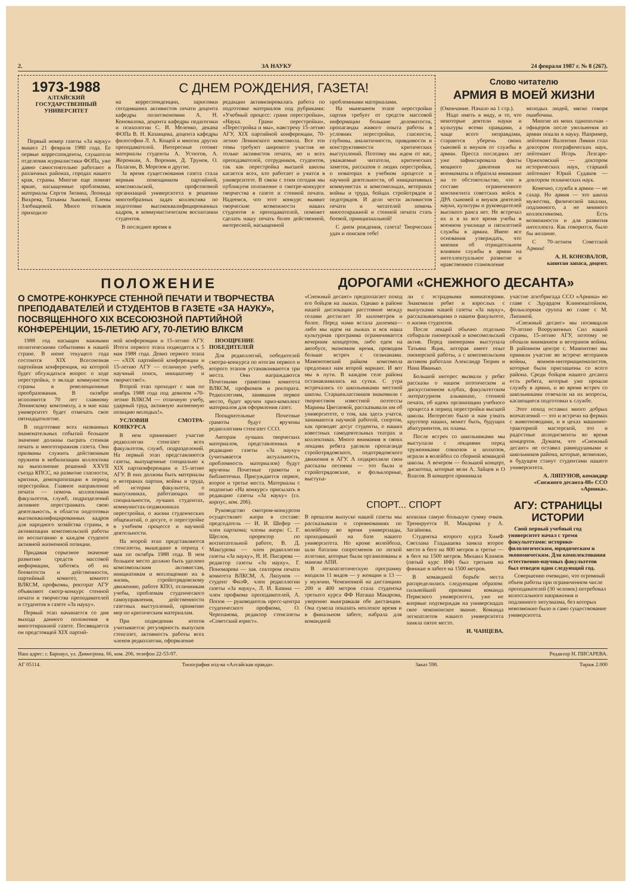2. ЗА НАУКУ 24 февраля 1987 г. № 8 (267).
1973-1988
АЛТАЙСКИЙ ГОСУДАРСТВЕННЫЙ УНИВЕРСИТЕТ
Первый номер газеты «За науку» вышел 21 февраля 1980 года. Ее первые корреспонденты, слушатели отделения журналистики ФОПа, уже давно самостоятельно работают в различных районах, городах нашего края, страны. Многие еще помнят яркие, насыщенные проблемами, материалы Сергея Зюзина, Леонида Вихрева, Татьяны Зыковой, Елены Злобищевой. Много отзывов приходило
С ДНЕМ РОЖДЕНИЯ, ГАЗЕТА!
на корреспонденции, зарисовки сегодняшних активистов печати доцента кафедры политэкономии А. Н. Коновалова, доцента кафедры педагогики и психологии С. И. Меленко, декана ФОПа В. Н. Казанцева, доцента кафедры философии Л. А. Кощей и многих других преподавателей. Интересные готовят материалы студенты А. Устюгов, А. Жеронкин, А. Воронин, Д. Трунов, О. Палагин, В. Морозов и другие.
За время существования газета стала верным помощником партийной, комсомольской, профсоюзной организаций университета в решении многообразных задач коллектива по подготовке высококвалифицированных кадров, в коммунистическом воспитании студентов.
В последнее время в
редакции активизировалась работа по подготовке материалов под рубриками: «Учебный процесс: грани перестройки», «Наука. Грани перестройки», «Перестройка и мы», навстречу 15-летию АГУ, XIX партийной конференции, 70-летию Ленинского комсомола. Все эти темы требуют широкого участия не только активистов печати, но и всех преподавателей, сотрудников, студентов, так как перестройка высшей школы касается всех, кто работает и учится в университете. В связи с этим сегодня мы публикуем положение о смотре-конкурсе творчества в газете и стенной печати. Надеемся, что этот конкурс выявит творческие возможности наших студентов и преподавателей, поможет сделать нашу печать более действенной, интересной, насыщенной
проблемными материалами.
На нынешнем этапе перестройки партия требует от средств массовой информации большие деловитости, пропаганды живого опыта работы в условиях перестройки, гласности, глубины, аналитичности, правдивости и конструктивности критических выступлений. Поэтому мы ждем от вас, уважаемые читатели, критических заметок, рассказов о людях перестройки, о новаторах в учебном процессе и научной деятельности, об инициативных коммунистах и комсомольцах, ветеранах войны и труда, бойцах стройотрядов и педотрядов. И дело чести активистов печати и читателей помочь многотиражной и стенной печати стать боевой, принципиальной!
С днем рождения, газета! Творческих удач и поисков тебе!
Слово читателю
АРМИЯ В МОЕЙ ЖИЗНИ
(Окончание. Начало на 1 стр.).
Надо иметь в виду, и то, что некоторые деятели науки и культуры всеми правдами, а чаще всего неправдами, стараются уберечь своих сыновей и внуков от службы в армии. Пресса последних лет уже зафиксировала факты мощного давления на военкоматы и обратила внимание на то обстоятельство, что в составе ограниченного контингента советских войск в ДРА сыновей и внуков деятелей науки, культуры и руководителей высокого ранга нет. Не встречал их и я за все время учебы в военном училище и пятилетней службы в армии. Имею все основания утверждать, что мнения об отрицательном влиянии службы в армии на интеллектуальное развитие и нравственное становление
молодых людей, мягко говоря ошибочны.
Многие из моих однополчан - офицеров после увольнения из армии пошли в науку. Например, лейтенант Валентин Лямин стал доктором географических наук, лейтенант Игорь Лезгаро-Оржеховский — доктором исторических наук, старший лейтенант Юрий Судаков — доктором технических наук.
Конечно, служба в армии — не сахар. Но армия — это школа мужества, физической закалки, подлинного, а не мнимого коллективизма. Есть возможности и для развития интеллекта. Как говорится, было бы желание.
С 70-летием Советской Армии!
А. Н. КОНОВАЛОВ, капитан запаса, доцент.
ПОЛОЖЕНИЕ
О СМОТРЕ-КОНКУРСЕ СТЕННОЙ ПЕЧАТИ И ТВОРЧЕСТВА ПРЕПОДАВАТЕЛЕЙ И СТУДЕНТОВ В ГАЗЕТЕ «ЗА НАУКУ», ПОСВЯЩЕННОГО XIX ВСЕСОЮЗНОЙ ПАРТИЙНОЙ КОНФЕРЕНЦИИ, 15-ЛЕТИЮ АГУ, 70-ЛЕТИЮ ВЛКСМ
1988 год насыщен важными политическими событиями в нашей стране. В июне текущего года состоится XIX Всесоюзная партийная конференция, на которой будет обсуждаться вопрос о ходе перестройки, о вкладе коммунистов страны в революционные преобразования. В октябре исполнится 70 лет славному Ленинскому комсомолу, а в мае наш университет будет отмечать свое пятнадцатилетие.
В подготовке всех названных знаменательных событий большое значение должны сыграть стенная печать и многотиражная газета. Они призваны служить действенным оружием в мобилизации коллектива на выполнение решений XXVII съезда КПСС, на развитие гласности, критики, демократизации в период перестройки. Главное направление печати — помочь коллективам факультетов, служб, подразделений активнее перестраивать свою деятельность, в области подготовки высококвалифицированных кадров для народного хозяйства страны, в активизации комсомольской работы по воспитанию в каждом студенте активной жизненной позиции.
Придавая серьезное значение развитию средств массовой информации, заботясь об их боевитости и действенности, партийный комитет, комитет ВЛКСМ, профкомы, ректорат АГУ объявляют смотр-конкурс стенной печати и творчества преподавателей и студентов в газете «За науку».
Первый этап начинается со дня выхода данного положения в многотиражной газете. Посвящается он предстоящей XIX партий-
ной конференции и 15-летию АГУ. Итоги первого этапа подводятся к 5 мая 1988 года. Девиз первого этапа — «XIX партийной конференции и 15-летию АГУ — отличную учебу, научный поиск, инициативу и творчество!».
Второй этап проходит с мая по ноябрь 1988 года под девизом «70-летию ВЛКСМ — отличную учебу, ударный труд, активную жизненную позицию молодых!».
УСЛОВИЯ СМОТРА-КОНКУРСА
В нем принимают участие редколлегии стенгазет всех факультетов, служб, подразделений. На первый этап представляются газеты, выпущенные специально к XIX партконференции и 15-летию АГУ. В них должны быть материалы о ветеранах партии, войны и труда, об истории факультета, о выпускниках, работающих по специальности, лучших студентах, коммунистах-подвижниках перестройки, о жизни студенческих общежитий, о досуге, о перестройке в учебном процессе и научной деятельности.
На второй этап представляются стенгазеты, вышедшие в период с мая по октябрь 1988 года. В нем большое место должно быть уделено комсомольским активистам, инициативам и воплощению их в жизнь, стройотрядовскому движению, работе КПО, отличникам учебы, проблемам студенческого самоуправления, действенности газетных выступлений, принятию мер по критическим материалам.
При подведении итогов учитывается: регулярность выпусков стенгазет, активность работы всех членов редколлегии, оформление
ПООЩРЕНИЕ ПОБЕДИТЕЛЕЙ
Для редколлегий, победителей смотра-конкурса по итогам первого и второго этапов устанавливаются три места. Они награждаются Почетными грамотами комитета ВЛКСМ, профкомов и ректората. Редколлегиям, занявшим первое место, будет вручен приз-комплект материалов для оформления газет.
Поощрительные Почетные грамоты будут вручены редколлегиям стенгазет ССО.
Авторам лучших творческих материалов, представленных в редакцию газеты «За науку» (учитывается актуальность, проблемность материалов) будут вручены Почетные грамоты и библиотечки. Присуждается первое, второе и третье места. Материалы с подписью «На конкурс» присылать в редакцию газеты «За науку» (гл. корпус, ком. 206).
Руководство смотром-конкурсом осуществляет жюри в составе: председатель — И. И. Шефер — член парткома; члены жюри: С. Г. Щеглов, проректор по воспитательной работе, В. Д. Максурова — член редколлегии газеты «За науку», Н. И. Писарева — редактор газеты «За науку», Г. Пономарева — зав. сектором печати комитета ВЛКСМ, А. Ляпунов — студент ФилФ, член редколлегии газеты «За науку», Л. И. Базина — член профкома преподавателей, А. Попов — руководитель пресс-центра студенческого профкома, О. Черепанова, редактор стенгазеты «Советский юрист».
ДОРОГАМИ «СНЕЖНОГО ДЕСАНТА»
«Снежный десант» предполагает поход его бойцов на лыжах. Однако в районе нашей дислокации расстояние между селами достигает 30 километров и более. Перед нами встала дилемма—либо мы идем на лыжах и вся наша культурная программа ограничивается вечерним концертом, либо едем на автобусе, экономим время, проводим больше встреч с сельчанами. Мамонтовский райком комсомола предложил нам второй вариант. И вот мы в пути. В каждом селе района останавливались на сутки. С утра встречались со школьниками местной школы. Старшеклассников знакомили с творчеством известной поэтессы Марины Цветаевой, рассказывали им об университете, о том, как здесь учатся, занимаются научной работой, спортом, как проводят досуг студенты, о наших известных самодеятельных театрах и коллективах. Много внимания в своих лекциях ребята уделяли пропаганде стройотрядовского, педотрядовского движения в АГУ. А подкрепляли свои рассказы песнями — это были и стройотрядовские, и фольклорные, выступа-
ли с эстрадными миниатюрами. Знакомили ребят и взрослых с выпусками нашей газеты «За науку», рассказывающими о нашем факультете, о жизни студентов.
После лекций обычно отдельно собирали пионерский и комсомольский актив. Перед пионерами выступала Татьяна Яцик, которая имеет опыт пионерской работы, а с комсомольским активом работали Александр Тюрин и Нана Иванько.
Большой интерес вызвали у ребят рассказы о нашем поэтическом и дискуссионном клубах, факультетском литературном альманахе, стенной печати, об идеях организации учебного процесса в период перестройки высшей школы. Интересно было и нам узнать кругозор наших, может быть, будущих абитуриентов, их планы.
После встреч со школьниками мы выступали с лекциями перед тружениками совхозов и колхозов, играли в волейбол со сборной командой школы. А вечером — большой концерт, дискотека, которые вели А. Зайцев и О Власов. В концерте принимала
участие агитбригада ССО «Арника» во главе с Эдуардом Клиненштейном, фольклорная группа во главе с М. Липиной.
«Снежный десант» мы посвящали 70-летию Вооруженных Сил нашей страны, 15-летию АГУ, поэтому не обошли вниманием и ветеранов войны. В районном центре с. Мамонтово мы приняли участие во встрече ветеранов войны, воинов-интернационалистов, которые были приглашены со всего района. Среди бойцов нашего десанта есть ребята, которые уже прошли службу в армии, и во время встреч со школьниками отвечали на их вопросы, касающиеся подготовки к службе.
Этот поход оставил много добрых впечатлений — это и встречи на фермах с животноводами, и в цехах машинно-тракторной мастерской, это и радостные аплодисменты во время концертов. Думаем, что «Снежный десант» не оставил равнодушными и школьников района, которые, возможно, в будущем станут студентами нашего университета.
А. ЛЯПУНОВ, командир «Снежного десанта-88» ССО «Арника».
СПОРТ... СПОРТ
В прошлом выпуске нашей газеты мы рассказывали о соревнованиях по волейболу во время универсиады, проходившей на базе нашего университета. Но кроме волейбола, шли баталии спортсменов по легкой атлетике, которые были организованы в манеже АПИ.
В легкоатлетическую программу входили 11 видов — у женщин и 13 — у мужчин. Чемпионкой на дистанциях 200 и 400 метров стала студентка третьего курса ФФ Наташа Макарова, уверенно выигравшая обе дистанции. Она сумела показать неплохое время и в финальном забеге, набрала для командной
копилки самую большую сумму очков. Тренируется Н. Макарова у А. Загайнова.
Студентка второго курса ХимФ Светлана Гладышева заняла второе место в беге на 800 метров и третье — в беге на 1500 метров. Михаил Климов (пятый курс ИФ) был третьим на финише в забеге на 1500 метров.
В командной борьбе места распределились следующим образом: сильнейшей признана команда Пермского университета, уже не впервые подтверждая на универсиадах свое чемпионское звание. Команда легкоатлетов нашего университета заняла пятое место.
И. ЧАНЦЕВА.
АГУ: СТРАНИЦЫ ИСТОРИИ
Свой первый учебный год университет начал с тремя факультетами: историко-филологическим, юридическим и экономическим. Для комплектования естественно-научных факультетов был отведен один следующий год.
Совершенно очевидно, что огромный объем работы при ограниченном числе преподавателей (30 человек) потребовал колоссального напряжения и подлинного энтузиазма, без которых невозможно было и само существование университета.
Наш адрес: г. Барнаул, ул. Димитрова, 66, ком. 206, телефон 22-53-97. Редактор Н. ПИСАРЕВА.
АГ 05114. Типография изд-ва «Алтайская правда». Заказ 598. Тираж 2.000